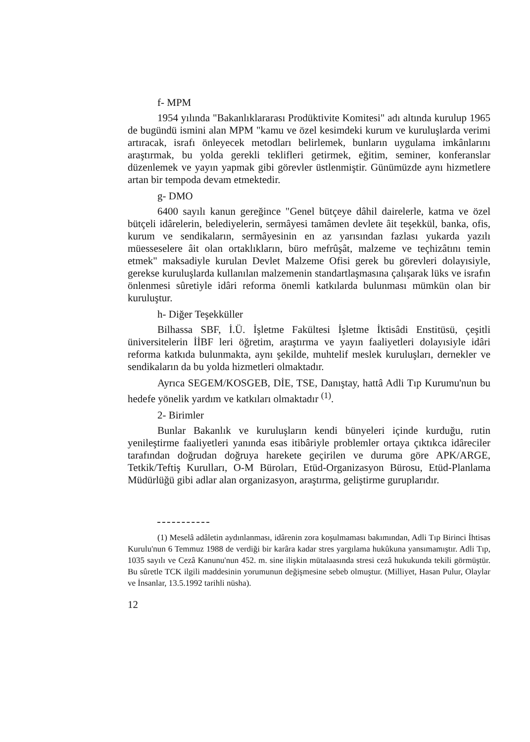f- MPM
1954 yılında "Bakanlıklararası Prodüktivite Komitesi" adı altında kurulup 1965 de bugündü ismini alan MPM "kamu ve özel kesimdeki kurum ve kuruluşlarda verimi artıracak, israfı önleyecek metodları belirlemek, bunların uygulama imkânlarını araştırmak, bu yolda gerekli teklifleri getirmek, eğitim, seminer, konferanslar düzenlemek ve yayın yapmak gibi görevler üstlenmiştir. Günümüzde aynı hizmetlere artan bir tempoda devam etmektedir.
g- DMO
6400 sayılı kanun gereğince "Genel bütçeye dâhil dairelerle, katma ve özel bütçeli idârelerin, belediyelerin, sermâyesi tamâmen devlete âit teşekkül, banka, ofis, kurum ve sendikaların, sermâyesinin en az yarısından fazlası yukarda yazılı müesseselere âit olan ortaklıkların, büro mefrûşât, malzeme ve teçhizâtını temin etmek" maksadiyle kurulan Devlet Malzeme Ofisi gerek bu görevleri dolayısiyle, gerekse kuruluşlarda kullanılan malzemenin standartlaşmasına çalışarak lüks ve israfın önlenmesi sûretiyle idâri reforma önemli katkılarda bulunması mümkün olan bir kuruluştur.
h- Diğer Teşekküller
Bilhassa SBF, İ.Ü. İşletme Fakültesi İşletme İktisâdi Enstitüsü, çeşitli üniversitelerin İİBF leri öğretim, araştırma ve yayın faaliyetleri dolayısiyle idâri reforma katkıda bulunmakta, aynı şekilde, muhtelif meslek kuruluşları, dernekler ve sendikaların da bu yolda hizmetleri olmaktadır.
Ayrıca SEGEM/KOSGEB, DİE, TSE, Danıştay, hattâ Adli Tıp Kurumu'nun bu hedefe yönelik yardım ve katkıları olmaktadır <sup>(1)</sup>.
2- Birimler
Bunlar Bakanlık ve kuruluşların kendi bünyeleri içinde kurduğu, rutin yenileştirme faaliyetleri yanında esas itibâriyle problemler ortaya çıktıkca idâreciler tarafından doğrudan doğruya harekete geçirilen ve duruma göre APK/ARGE, Tetkik/Teftiş Kurulları, O-M Büroları, Etüd-Organizasyon Bürosu, Etüd-Planlama Müdürlüğü gibi adlar alan organizasyon, araştırma, geliştirme guruplarıdır.
(1) Meselâ adâletin aydınlanması, idârenin zora koşulmaması bakımından, Adli Tıp Birinci İhtisas Kurulu'nun 6 Temmuz 1988 de verdiği bir karâra kadar stres yargılama hukûkuna yansımamıştır. Adli Tıp, 1035 sayılı ve Cezâ Kanunu'nun 452. m. sine ilişkin mütalaasında stresi cezâ hukukunda tekili görmüştür. Bu sûretle TCK ilgili maddesinin yorumunun değişmesine sebeb olmuştur. (Milliyet, Hasan Pulur, Olaylar ve İnsanlar, 13.5.1992 tarihli nüsha).
12